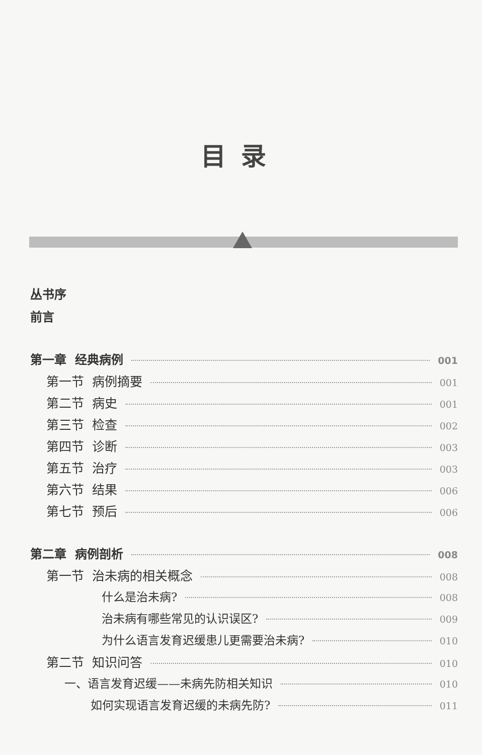目录
丛书序
前言
第一章 经典病例 001
第一节 病例摘要 001
第二节 病史 001
第三节 检查 002
第四节 诊断 003
第五节 治疗 003
第六节 结果 006
第七节 预后 006
第二章 病例剖析 008
第一节 治未病的相关概念 008
什么是治未病? 008
治未病有哪些常见的认识误区? 009
为什么语言发育迟缓患儿更需要治未病? 010
第二节 知识问答 010
一、语言发育迟缓——未病先防相关知识 010
如何实现语言发育迟缓的未病先防? 011